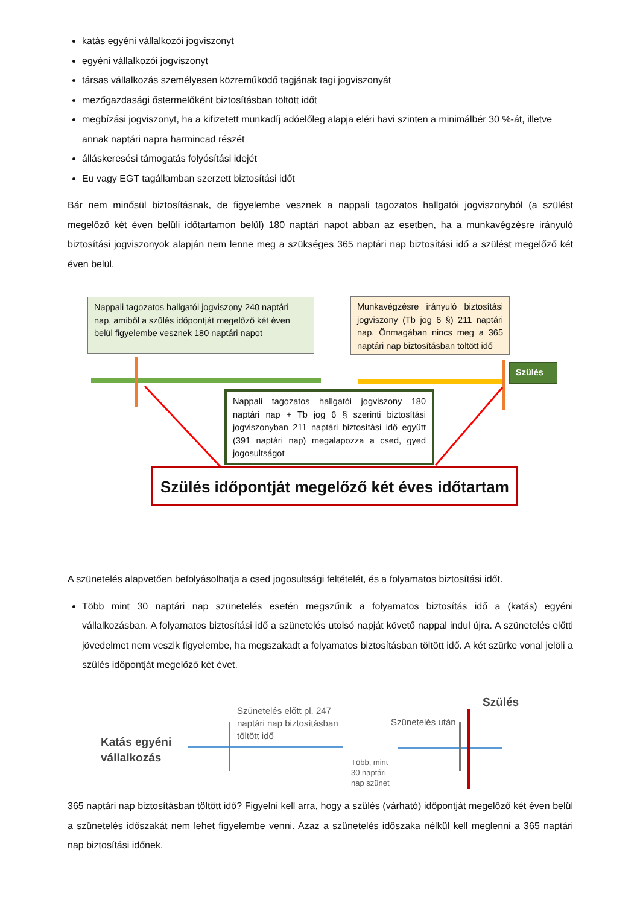katás egyéni vállalkozói jogviszonyt
egyéni vállalkozói jogviszonyt
társas vállalkozás személyesen közreműködő tagjának tagi jogviszonyát
mezőgazdasági őstermelőként biztosításban töltött időt
megbízási jogviszonyt, ha a kifizetett munkadíj adóelőleg alapja eléri havi szinten a minimálbér 30 %-át, illetve annak naptári napra harmincad részét
álláskeresési támogatás folyósítási idejét
Eu vagy EGT tagállamban szerzett biztosítási időt
Bár nem minősül biztosításnak, de figyelembe vesznek a nappali tagozatos hallgatói jogviszonyból (a szülést megelőző két éven belüli időtartamon belül) 180 naptári napot abban az esetben, ha a munkavégzésre irányuló biztosítási jogviszonyok alapján nem lenne meg a szükséges 365 naptári nap biztosítási idő a szülést megelőző két éven belül.
Nappali tagozatos hallgatói jogviszony 240 naptári nap, amiből a szülés időpontját megelőző két éven belül figyelembe vesznek 180 naptári napot
Munkavégzésre irányuló biztosítási jogviszony (Tb jog 6 §) 211 naptári nap. Önmagában nincs meg a 365 naptári nap biztosításban töltött idő
Szülés
Nappali tagozatos hallgatói jogviszony 180 naptári nap + Tb jog 6 § szerinti biztosítási jogviszonyban 211 naptári biztosítási idő együtt (391 naptári nap) megalapozza a csed, gyed jogosultságot
Szülés időpontját megelőző két éves időtartam
A szünetelés alapvetően befolyásolhatja a csed jogosultsági feltételét, és a folyamatos biztosítási időt.
Több mint 30 naptári nap szünetelés esetén megszűnik a folyamatos biztosítás idő a (katás) egyéni vállalkozásban. A folyamatos biztosítási idő a szünetelés utolsó napját követő nappal indul újra. A szünetelés előtti jövedelmet nem veszik figyelembe, ha megszakadt a folyamatos biztosításban töltött idő. A két szürke vonal jelöli a szülés időpontját megelőző két évet.
Katás egyéni
vállalkozás
Szünetelés előtt pl. 247
naptári nap biztosításban
töltött idő
Szünetelés után
Szülés
Több, mint
30 naptári
nap szünet
365 naptári nap biztosításban töltött idő? Figyelni kell arra, hogy a szülés (várható) időpontját megelőző két éven belül a szünetelés időszakát nem lehet figyelembe venni. Azaz a szünetelés időszaka nélkül kell meglenni a 365 naptári nap biztosítási időnek.